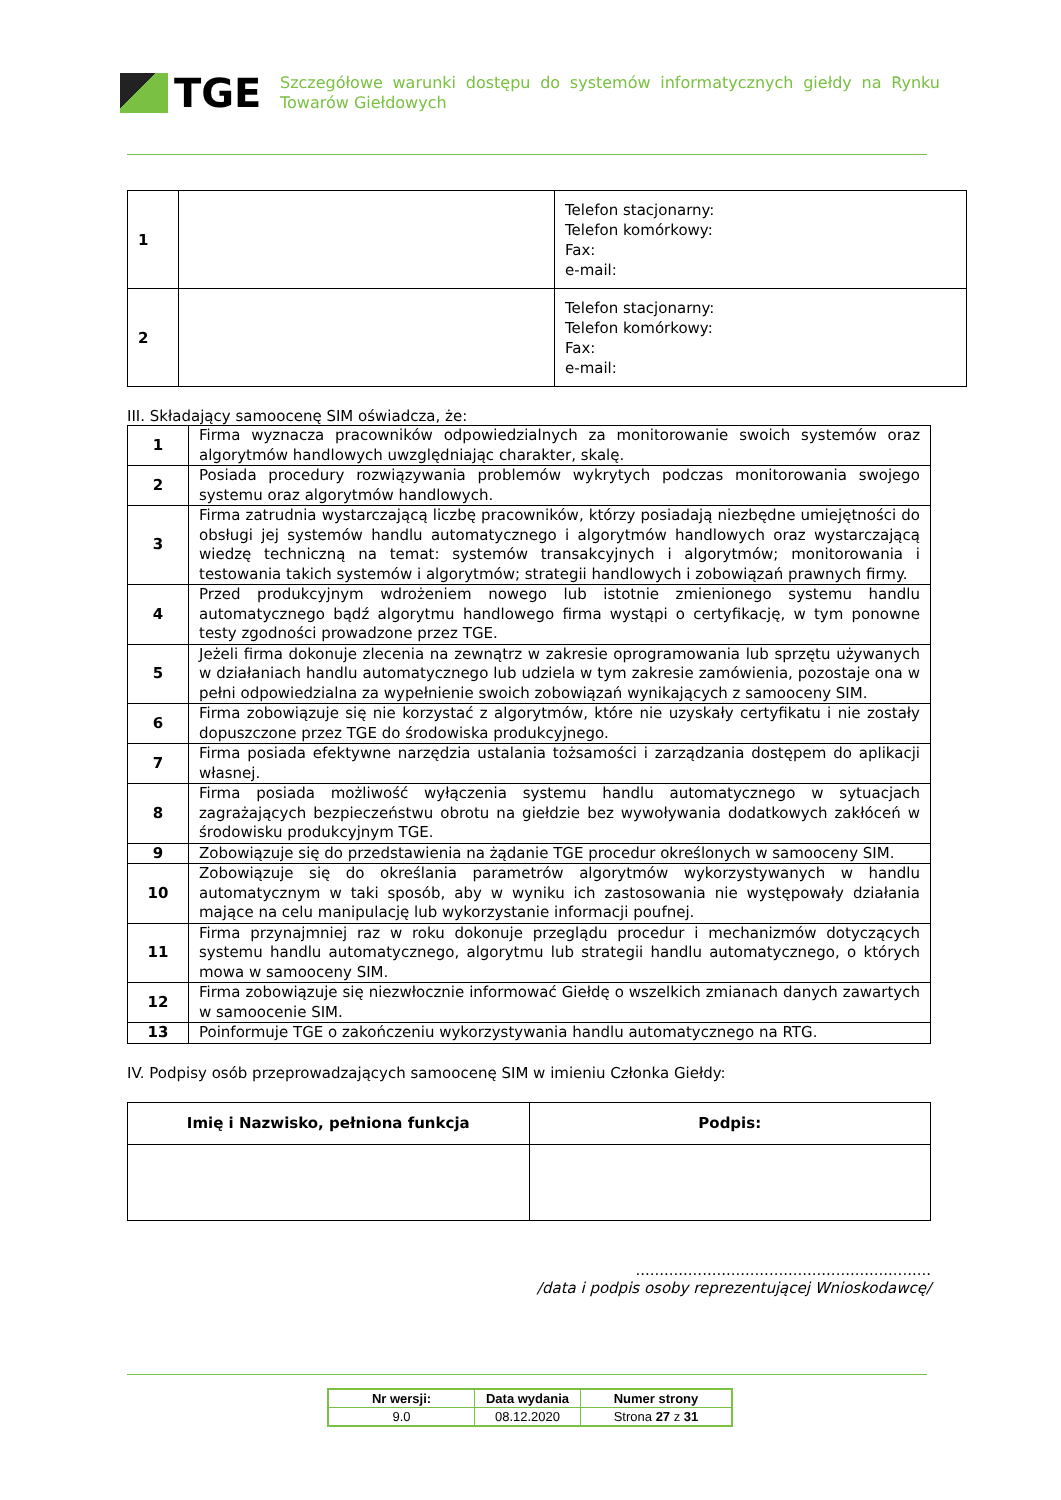TGE
Szczegółowe warunki dostępu do systemów informatycznych giełdy na Rynku Towarów Giełdowych
| 1 | | Telefon stacjonarny: Telefon komórkowy: Fax: e-mail: |
| 2 | | Telefon stacjonarny: Telefon komórkowy: Fax: e-mail: |
III. Składający samoocenę SIM oświadcza, że:
| 1 | Firma wyznacza pracowników odpowiedzialnych za monitorowanie swoich systemów oraz algorytmów handlowych uwzględniając charakter, skalę. |
| 2 | Posiada procedury rozwiązywania problemów wykrytych podczas monitorowania swojego systemu oraz algorytmów handlowych. |
| 3 | Firma zatrudnia wystarczającą liczbę pracowników, którzy posiadają niezbędne umiejętności do obsługi jej systemów handlu automatycznego i algorytmów handlowych oraz wystarczającą wiedzę techniczną na temat: systemów transakcyjnych i algorytmów; monitorowania i testowania takich systemów i algorytmów; strategii handlowych i zobowiązań prawnych firmy. |
| 4 | Przed produkcyjnym wdrożeniem nowego lub istotnie zmienionego systemu handlu automatycznego bądź algorytmu handlowego firma wystąpi o certyfikację, w tym ponowne testy zgodności prowadzone przez TGE. |
| 5 | Jeżeli firma dokonuje zlecenia na zewnątrz w zakresie oprogramowania lub sprzętu używanych w działaniach handlu automatycznego lub udziela w tym zakresie zamówienia, pozostaje ona w pełni odpowiedzialna za wypełnienie swoich zobowiązań wynikających z samooceny SIM. |
| 6 | Firma zobowiązuje się nie korzystać z algorytmów, które nie uzyskały certyfikatu i nie zostały dopuszczone przez TGE do środowiska produkcyjnego. |
| 7 | Firma posiada efektywne narzędzia ustalania tożsamości i zarządzania dostępem do aplikacji własnej. |
| 8 | Firma posiada możliwość wyłączenia systemu handlu automatycznego w sytuacjach zagrażających bezpieczeństwu obrotu na giełdzie bez wywoływania dodatkowych zakłóceń w środowisku produkcyjnym TGE. |
| 9 | Zobowiązuje się do przedstawienia na żądanie TGE procedur określonych w samooceny SIM. |
| 10 | Zobowiązuje się do określania parametrów algorytmów wykorzystywanych w handlu automatycznym w taki sposób, aby w wyniku ich zastosowania nie występowały działania mające na celu manipulację lub wykorzystanie informacji poufnej. |
| 11 | Firma przynajmniej raz w roku dokonuje przeglądu procedur i mechanizmów dotyczących systemu handlu automatycznego, algorytmu lub strategii handlu automatycznego, o których mowa w samooceny SIM. |
| 12 | Firma zobowiązuje się niezwłocznie informować Giełdę o wszelkich zmianach danych zawartych w samoocenie SIM. |
| 13 | Poinformuje TGE o zakończeniu wykorzystywania handlu automatycznego na RTG. |
IV. Podpisy osób przeprowadzających samoocenę SIM w imieniu Członka Giełdy:
| Imię i Nazwisko, pełniona funkcja | Podpis: |
| --- | --- |
..............................................................
/data i podpis osoby reprezentującej Wnioskodawcę/
| Nr wersji: | Data wydania | Numer strony |
| 9.0 | 08.12.2020 | Strona 27 z 31 |